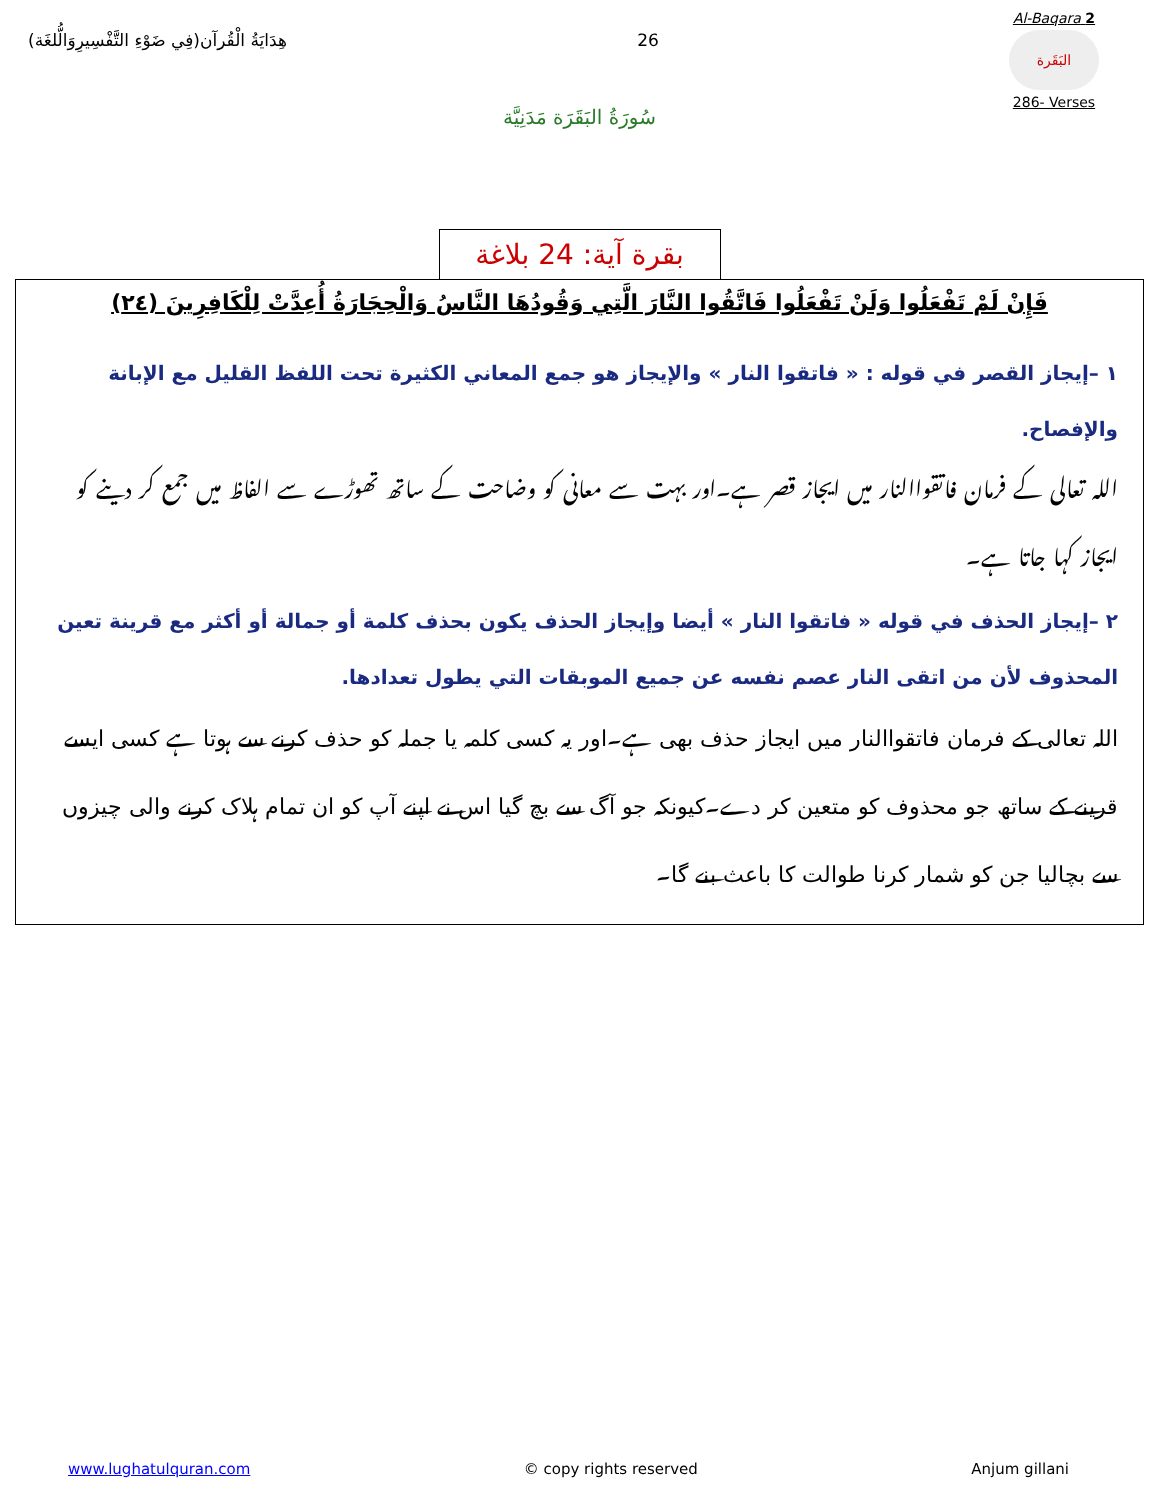هِدَايَةُ الْقُرآن(فِي ضَوْءِ التَّفْسِيرِوَالُّلغَة)
26
Al-Baqara 2
البَقَرة
286- Verses
سُورَةُ البَقَرَة مَدَنِيَّة
بقرة آية: 24 بلاغة
فَإِنْ لَمْ تَفْعَلُوا وَلَنْ تَفْعَلُوا فَاتَّقُوا النَّارَ الَّتِي وَقُودُهَا النَّاسُ وَالْحِجَارَةُ أُعِدَّتْ لِلْكَافِرِينَ (٢٤)
١ –إيجاز القصر في قوله : « فاتقوا النار » والإيجاز هو جمع المعاني الكثيرة تحت اللفظ القليل مع الإبانة والإفصاح.
اللہ تعالی کے فرمان فاتقواالنار میں ایجاز قصر ہے۔اور بہت سے معانی کو وضاحت کے ساتھ تھوڑے سے الفاظ میں جمع کر دینے کو ایجاز کہا جاتا ہے۔
٢ –إيجاز الحذف في قوله « فاتقوا النار » أيضا وإيجاز الحذف يكون بحذف كلمة أو جمالة أو أكثر مع قرينة تعين المحذوف لأن من اتقى النار عصم نفسه عن جميع الموبقات التي يطول تعدادها.
اللہ تعالی کے فرمان فاتقواالنار میں ایجاز حذف بھی ہے۔اور یہ کسی کلمہ یا جملہ کو حذف کرنے سے ہوتا ہے کسی ایسے قرینے کے ساتھ جو محذوف کو متعین کر دے۔کیونکہ جو آگ سے بچ گیا اس نے اپنے آپ کو ان تمام ہلاک کرنے والی چیزوں سے بچالیا جن کو شمار کرنا طوالت کا باعث بنے گا۔
www.lughatulquran.com © copy rights reserved Anjum gillani